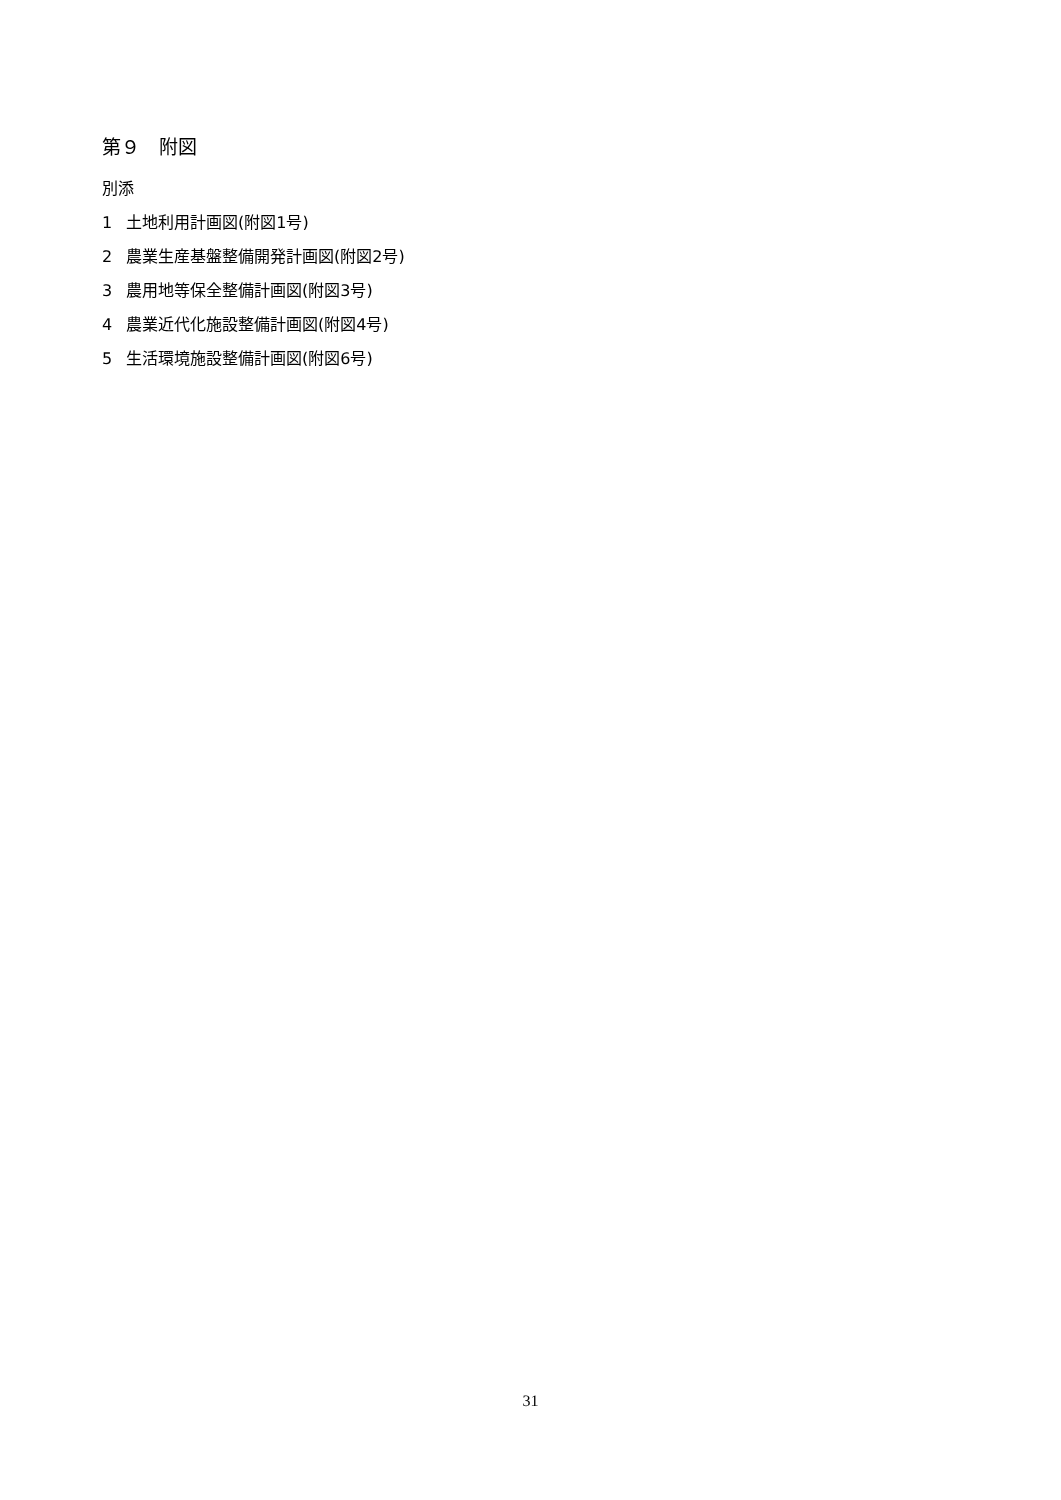第９　附図
別添
1 土地利用計画図(附図1号)
2 農業生産基盤整備開発計画図(附図2号)
3 農用地等保全整備計画図(附図3号)
4 農業近代化施設整備計画図(附図4号)
5 生活環境施設整備計画図(附図6号)
31